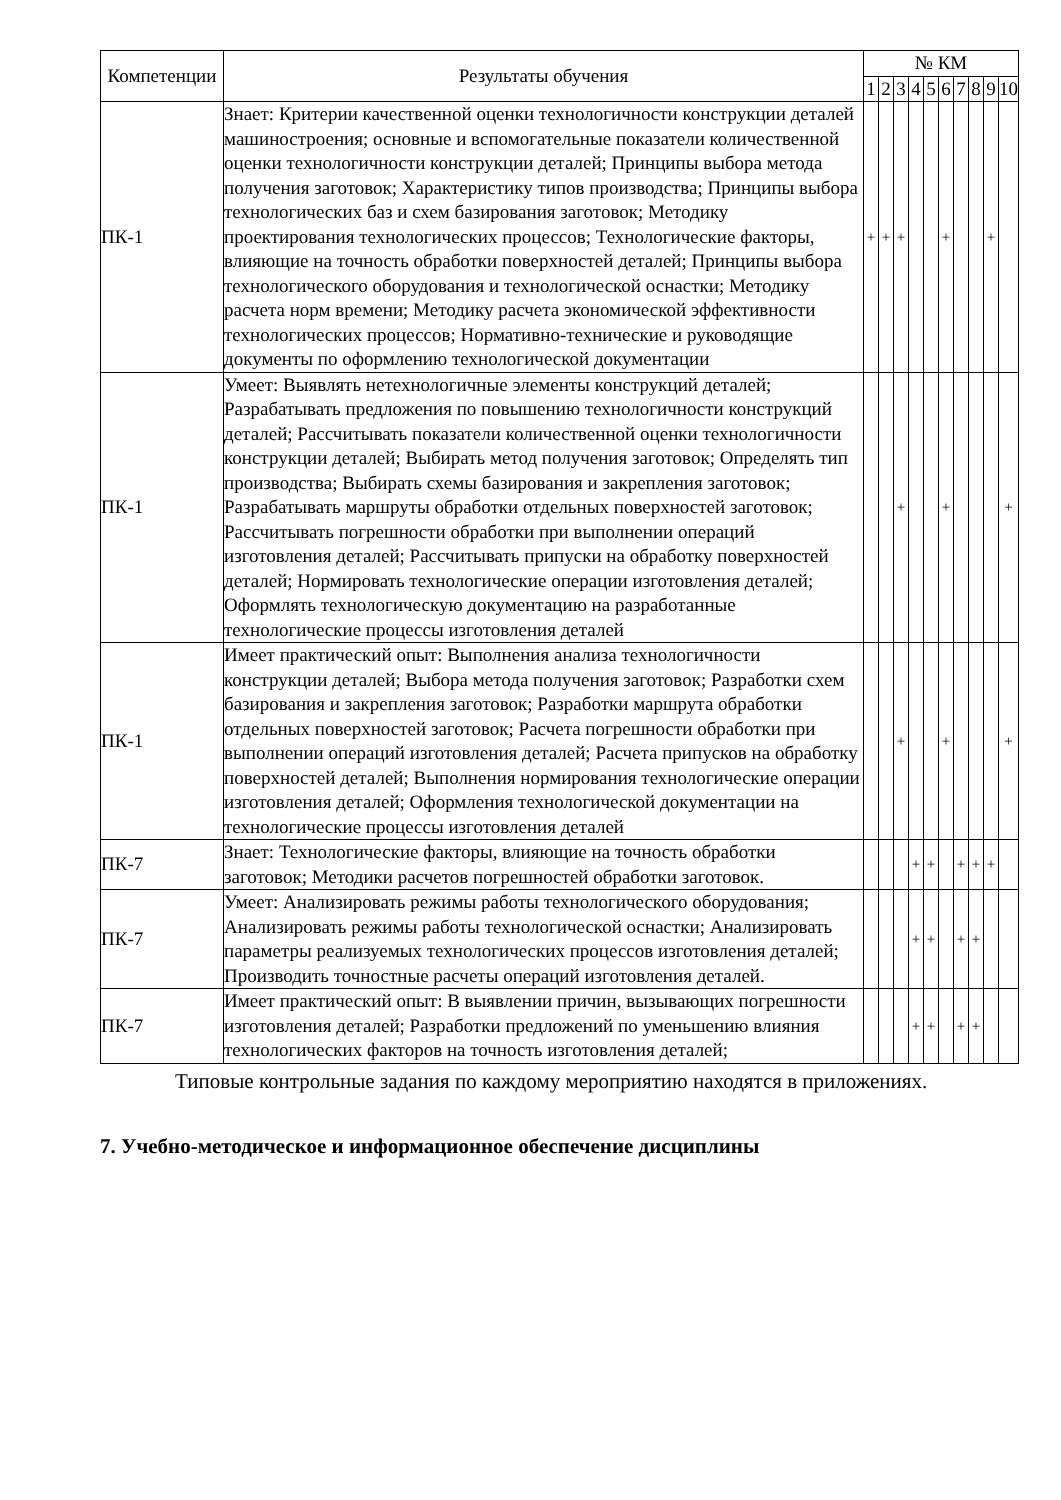| Компетенции | Результаты обучения | № КМ | | | | | | | | | |
| --- | --- | --- | --- | --- | --- | --- | --- | --- | --- | --- | --- |
| | | 1 | 2 | 3 | 4 | 5 | 6 | 7 | 8 | 9 | 10 |
| ПК-1 | Знает: Критерии качественной оценки технологичности конструкции деталей машиностроения; основные и вспомогательные показатели количественной оценки технологичности конструкции деталей; Принципы выбора метода получения заготовок; Характеристику типов производства; Принципы выбора технологических баз и схем базирования заготовок; Методику проектирования технологических процессов; Технологические факторы, влияющие на точность обработки поверхностей деталей; Принципы выбора технологического оборудования и технологической оснастки; Методику расчета норм времени; Методику расчета экономической эффективности технологических процессов; Нормативно-технические и руководящие документы по оформлению технологической документации | + | + | + | | | + | | | + | |
| ПК-1 | Умеет: Выявлять нетехнологичные элементы конструкций деталей; Разрабатывать предложения по повышению технологичности конструкций деталей; Рассчитывать показатели количественной оценки технологичности конструкции деталей; Выбирать метод получения заготовок; Определять тип производства; Выбирать схемы базирования и закрепления заготовок; Разрабатывать маршруты обработки отдельных поверхностей заготовок; Рассчитывать погрешности обработки при выполнении операций изготовления деталей; Рассчитывать припуски на обработку поверхностей деталей; Нормировать технологические операции изготовления деталей; Оформлять технологическую документацию на разработанные технологические процессы изготовления деталей | | | + | | | + | | | | + |
| ПК-1 | Имеет практический опыт: Выполнения анализа технологичности конструкции деталей; Выбора метода получения заготовок; Разработки схем базирования и закрепления заготовок; Разработки маршрута обработки отдельных поверхностей заготовок; Расчета погрешности обработки при выполнении операций изготовления деталей; Расчета припусков на обработку поверхностей деталей; Выполнения нормирования технологические операции изготовления деталей; Оформления технологической документации на технологические процессы изготовления деталей | | | + | | | + | | | | + |
| ПК-7 | Знает: Технологические факторы, влияющие на точность обработки заготовок; Методики расчетов погрешностей обработки заготовок. | | | | + | + | | + | + | + | |
| ПК-7 | Умеет: Анализировать режимы работы технологического оборудования; Анализировать режимы работы технологической оснастки; Анализировать параметры реализуемых технологических процессов изготовления деталей; Производить точностные расчеты операций изготовления деталей. | | | | + | + | | + | + | | |
| ПК-7 | Имеет практический опыт: В выявлении причин, вызывающих погрешности изготовления деталей; Разработки предложений по уменьшению влияния технологических факторов на точность изготовления деталей; | | | | + | + | | + | + | | |
Типовые контрольные задания по каждому мероприятию находятся в приложениях.
7. Учебно-методическое и информационное обеспечение дисциплины